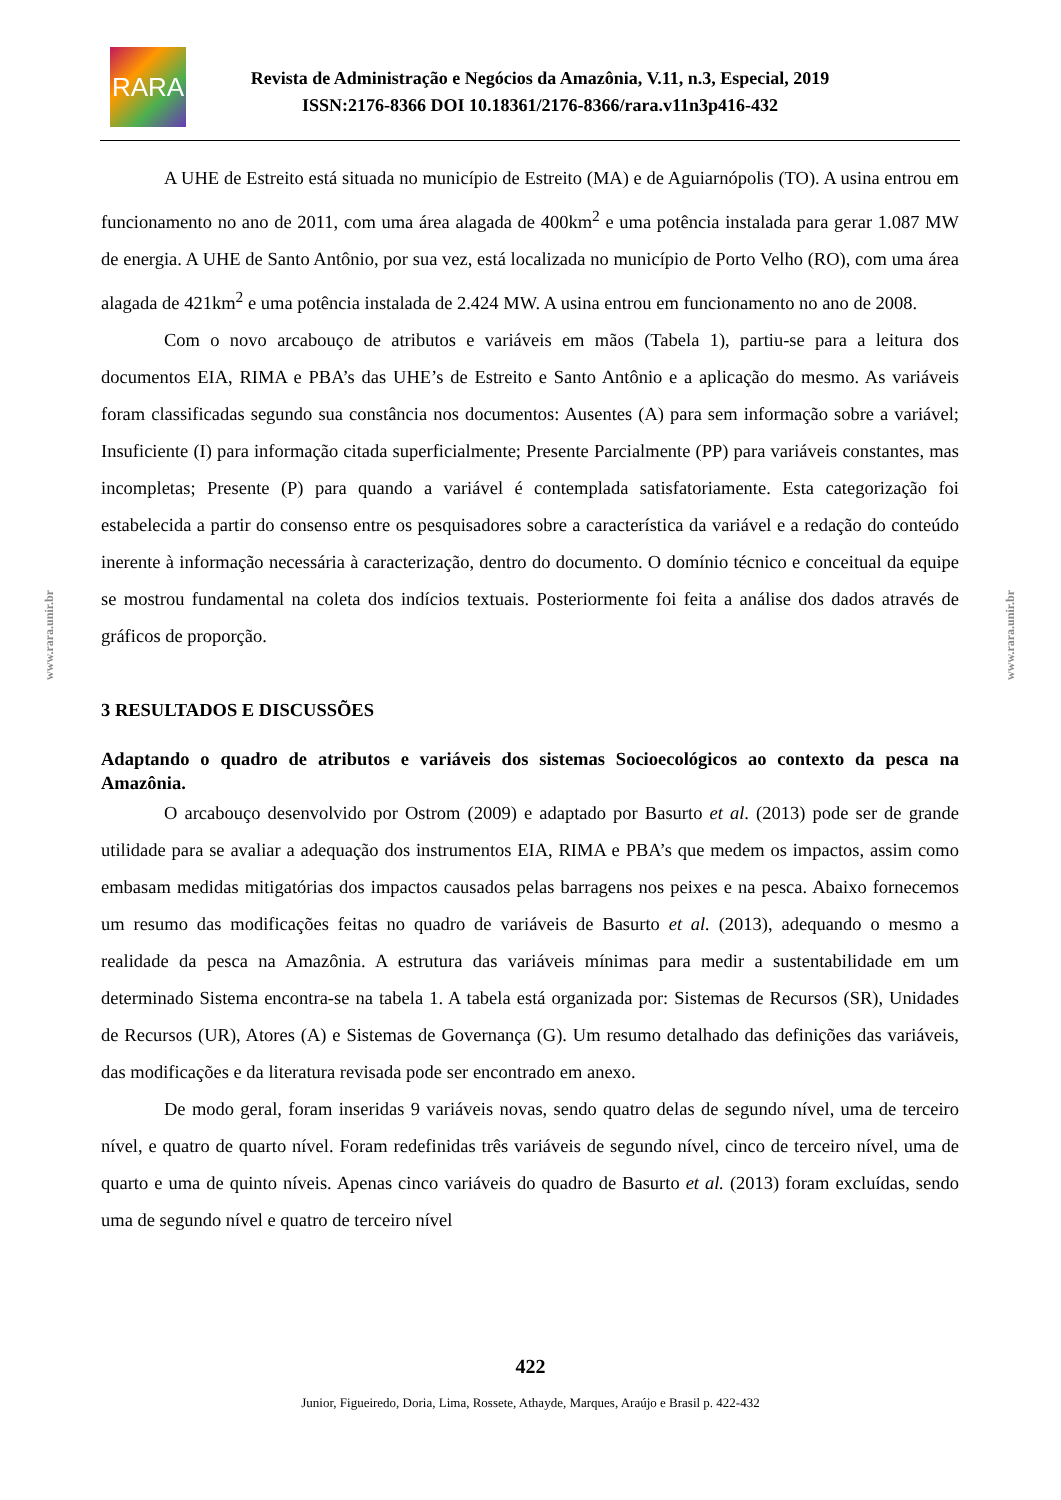RARA
Revista de Administração e Negócios da Amazônia, V.11, n.3, Especial, 2019
ISSN:2176-8366 DOI 10.18361/2176-8366/rara.v11n3p416-432
www.rara.unir.br
www.rara.unir.br
A UHE de Estreito está situada no município de Estreito (MA) e de Aguiarnópolis (TO). A usina entrou em funcionamento no ano de 2011, com uma área alagada de 400km<sup>2</sup> e uma potência instalada para gerar 1.087 MW de energia. A UHE de Santo Antônio, por sua vez, está localizada no município de Porto Velho (RO), com uma área alagada de 421km<sup>2</sup> e uma potência instalada de 2.424 MW. A usina entrou em funcionamento no ano de 2008.
Com o novo arcabouço de atributos e variáveis em mãos (Tabela 1), partiu-se para a leitura dos documentos EIA, RIMA e PBA’s das UHE’s de Estreito e Santo Antônio e a aplicação do mesmo. As variáveis foram classificadas segundo sua constância nos documentos: Ausentes (A) para sem informação sobre a variável; Insuficiente (I) para informação citada superficialmente; Presente Parcialmente (PP) para variáveis constantes, mas incompletas; Presente (P) para quando a variável é contemplada satisfatoriamente. Esta categorização foi estabelecida a partir do consenso entre os pesquisadores sobre a característica da variável e a redação do conteúdo inerente à informação necessária à caracterização, dentro do documento. O domínio técnico e conceitual da equipe se mostrou fundamental na coleta dos indícios textuais. Posteriormente foi feita a análise dos dados através de gráficos de proporção.
3 RESULTADOS E DISCUSSÕES
Adaptando o quadro de atributos e variáveis dos sistemas Socioecológicos ao contexto da pesca na Amazônia.
O arcabouço desenvolvido por Ostrom (2009) e adaptado por Basurto et al. (2013) pode ser de grande utilidade para se avaliar a adequação dos instrumentos EIA, RIMA e PBA’s que medem os impactos, assim como embasam medidas mitigatórias dos impactos causados pelas barragens nos peixes e na pesca. Abaixo fornecemos um resumo das modificações feitas no quadro de variáveis de Basurto et al. (2013), adequando o mesmo a realidade da pesca na Amazônia. A estrutura das variáveis mínimas para medir a sustentabilidade em um determinado Sistema encontra-se na tabela 1. A tabela está organizada por: Sistemas de Recursos (SR), Unidades de Recursos (UR), Atores (A) e Sistemas de Governança (G). Um resumo detalhado das definições das variáveis, das modificações e da literatura revisada pode ser encontrado em anexo.
De modo geral, foram inseridas 9 variáveis novas, sendo quatro delas de segundo nível, uma de terceiro nível, e quatro de quarto nível. Foram redefinidas três variáveis de segundo nível, cinco de terceiro nível, uma de quarto e uma de quinto níveis. Apenas cinco variáveis do quadro de Basurto et al. (2013) foram excluídas, sendo uma de segundo nível e quatro de terceiro nível
422
Junior, Figueiredo, Doria, Lima, Rossete, Athayde, Marques, Araújo e Brasil p. 422-432